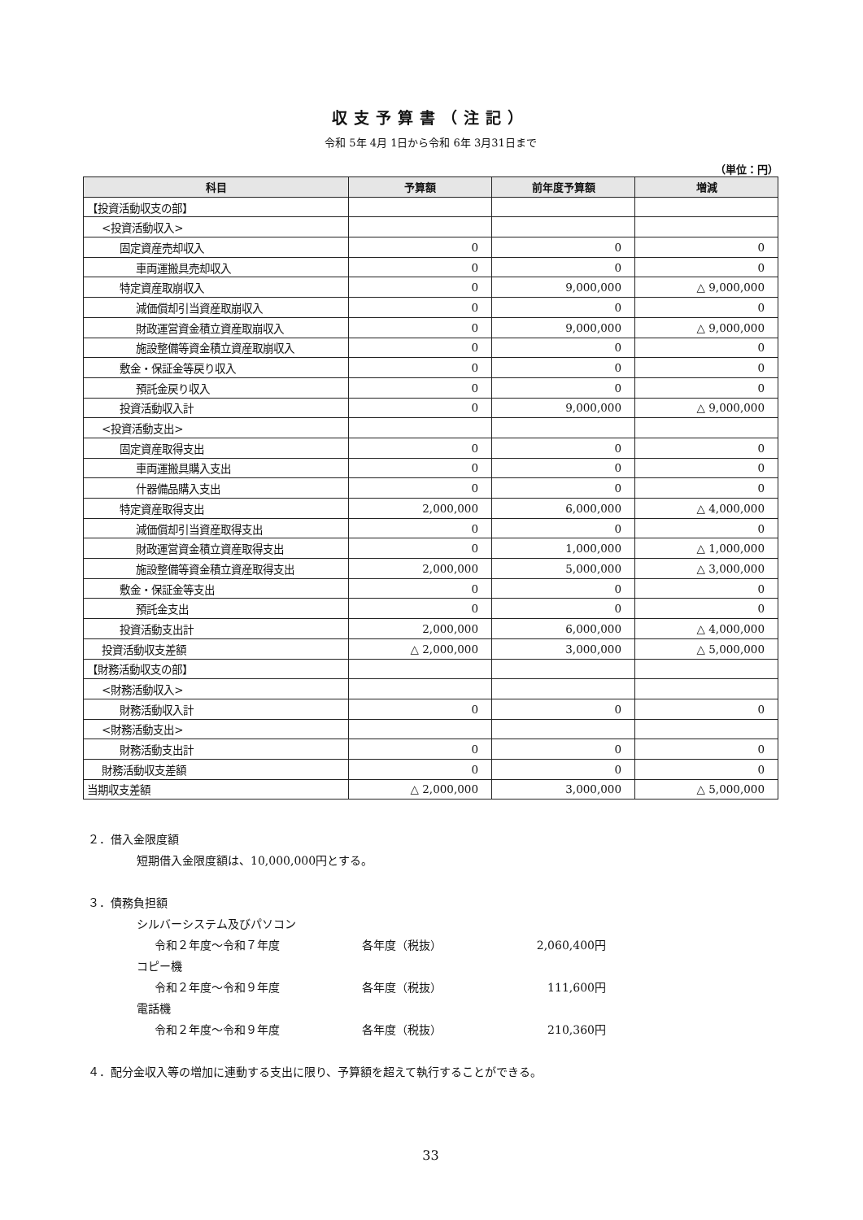収支予算書（注記）
令和 5年 4月 1日から令和 6年 3月31日まで
（単位：円）
| 科目 | 予算額 | 前年度予算額 | 増減 |
| --- | --- | --- | --- |
| 【投資活動収支の部】 | | | |
| <投資活動収入> | | | |
| 固定資産売却収入 | 0 | 0 | 0 |
| 車両運搬具売却収入 | 0 | 0 | 0 |
| 特定資産取崩収入 | 0 | 9,000,000 | △ 9,000,000 |
| 減価償却引当資産取崩収入 | 0 | 0 | 0 |
| 財政運営資金積立資産取崩収入 | 0 | 9,000,000 | △ 9,000,000 |
| 施設整備等資金積立資産取崩収入 | 0 | 0 | 0 |
| 敷金・保証金等戻り収入 | 0 | 0 | 0 |
| 預託金戻り収入 | 0 | 0 | 0 |
| 投資活動収入計 | 0 | 9,000,000 | △ 9,000,000 |
| <投資活動支出> | | | |
| 固定資産取得支出 | 0 | 0 | 0 |
| 車両運搬具購入支出 | 0 | 0 | 0 |
| 什器備品購入支出 | 0 | 0 | 0 |
| 特定資産取得支出 | 2,000,000 | 6,000,000 | △ 4,000,000 |
| 減価償却引当資産取得支出 | 0 | 0 | 0 |
| 財政運営資金積立資産取得支出 | 0 | 1,000,000 | △ 1,000,000 |
| 施設整備等資金積立資産取得支出 | 2,000,000 | 5,000,000 | △ 3,000,000 |
| 敷金・保証金等支出 | 0 | 0 | 0 |
| 預託金支出 | 0 | 0 | 0 |
| 投資活動支出計 | 2,000,000 | 6,000,000 | △ 4,000,000 |
| 投資活動収支差額 | △ 2,000,000 | 3,000,000 | △ 5,000,000 |
| 【財務活動収支の部】 | | | |
| <財務活動収入> | | | |
| 財務活動収入計 | 0 | 0 | 0 |
| <財務活動支出> | | | |
| 財務活動支出計 | 0 | 0 | 0 |
| 財務活動収支差額 | 0 | 0 | 0 |
| 当期収支差額 | △ 2,000,000 | 3,000,000 | △ 5,000,000 |
２．借入金限度額
短期借入金限度額は、10,000,000円とする。
３．債務負担額
シルバーシステム及びパソコン
令和２年度～令和７年度 各年度（税抜） 2,060,400円
コピー機
令和２年度～令和９年度 各年度（税抜） 111,600円
電話機
令和２年度～令和９年度 各年度（税抜） 210,360円
４．配分金収入等の増加に連動する支出に限り、予算額を超えて執行することができる。
33